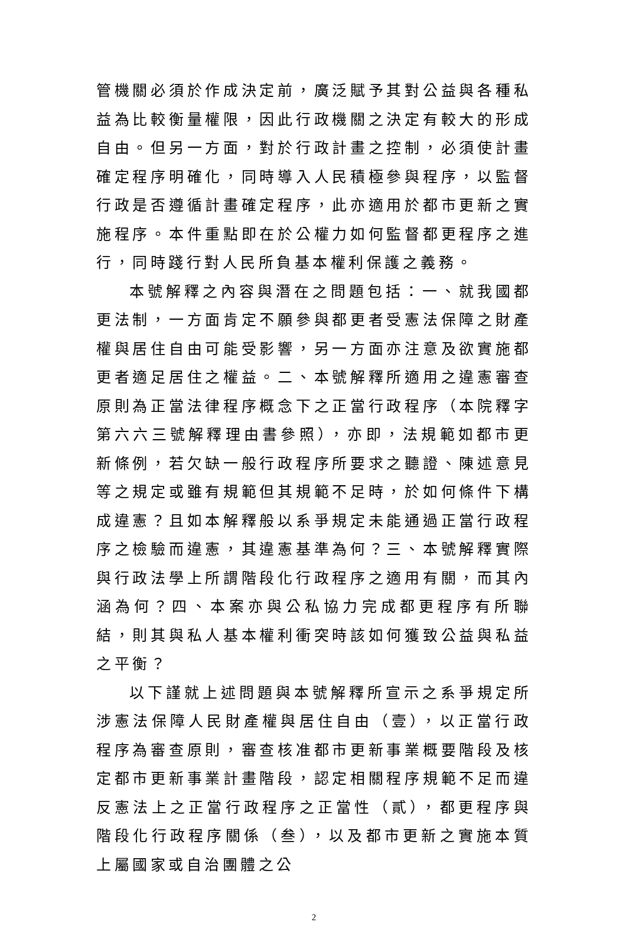管機關必須於作成決定前，廣泛賦予其對公益與各種私益為比較衡量權限，因此行政機關之決定有較大的形成自由。但另一方面，對於行政計畫之控制，必須使計畫確定程序明確化，同時導入人民積極參與程序，以監督行政是否遵循計畫確定程序，此亦適用於都市更新之實施程序。本件重點即在於公權力如何監督都更程序之進行，同時踐行對人民所負基本權利保護之義務。
本號解釋之內容與潛在之問題包括：一、就我國都更法制，一方面肯定不願參與都更者受憲法保障之財產權與居住自由可能受影響，另一方面亦注意及欲實施都更者適足居住之權益。二、本號解釋所適用之違憲審查原則為正當法律程序概念下之正當行政程序（本院釋字第六六三號解釋理由書參照），亦即，法規範如都市更新條例，若欠缺一般行政程序所要求之聽證、陳述意見等之規定或雖有規範但其規範不足時，於如何條件下構成違憲？且如本解釋般以系爭規定未能通過正當行政程序之檢驗而違憲，其違憲基準為何？三、本號解釋實際與行政法學上所謂階段化行政程序之適用有關，而其內涵為何？四、本案亦與公私協力完成都更程序有所聯結，則其與私人基本權利衝突時該如何獲致公益與私益之平衡？
以下謹就上述問題與本號解釋所宣示之系爭規定所涉憲法保障人民財產權與居住自由（壹），以正當行政程序為審查原則，審查核准都市更新事業概要階段及核定都市更新事業計畫階段，認定相關程序規範不足而違反憲法上之正當行政程序之正當性（貳），都更程序與階段化行政程序關係（叁），以及都市更新之實施本質上屬國家或自治團體之公
2